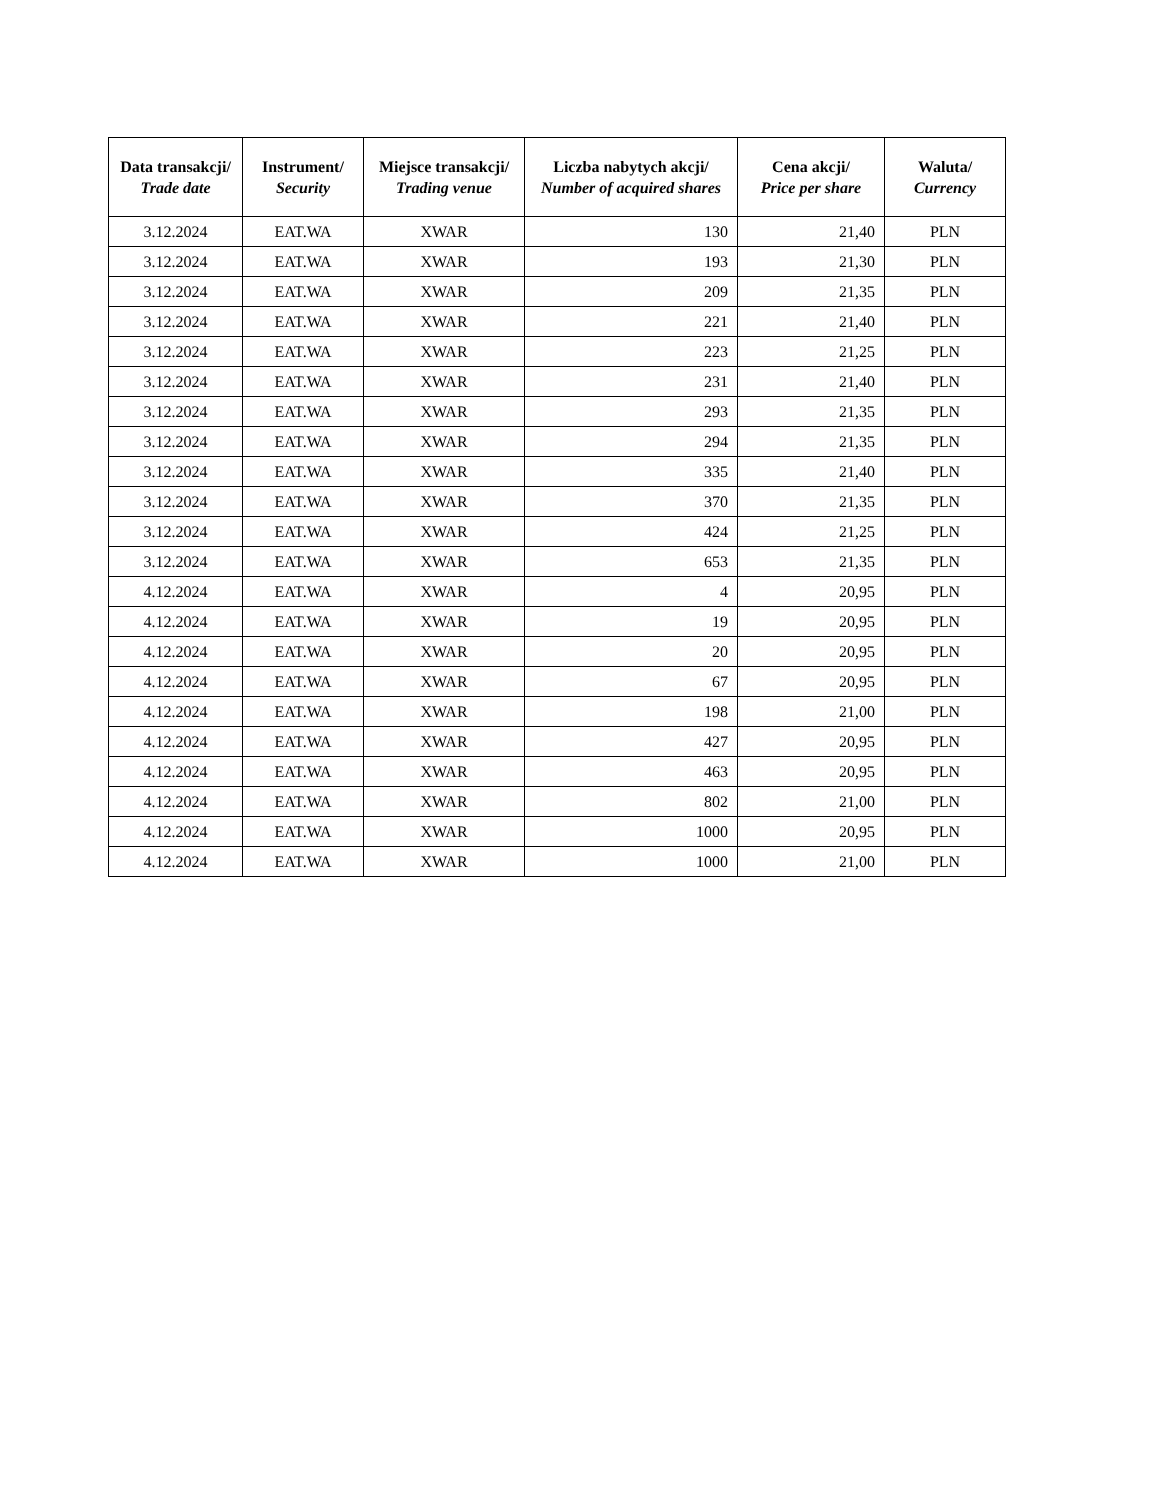| Data transakcji/ Trade date | Instrument/ Security | Miejsce transakcji/ Trading venue | Liczba nabytych akcji/ Number of acquired shares | Cena akcji/ Price per share | Waluta/ Currency |
| --- | --- | --- | --- | --- | --- |
| 3.12.2024 | EAT.WA | XWAR | 130 | 21,40 | PLN |
| 3.12.2024 | EAT.WA | XWAR | 193 | 21,30 | PLN |
| 3.12.2024 | EAT.WA | XWAR | 209 | 21,35 | PLN |
| 3.12.2024 | EAT.WA | XWAR | 221 | 21,40 | PLN |
| 3.12.2024 | EAT.WA | XWAR | 223 | 21,25 | PLN |
| 3.12.2024 | EAT.WA | XWAR | 231 | 21,40 | PLN |
| 3.12.2024 | EAT.WA | XWAR | 293 | 21,35 | PLN |
| 3.12.2024 | EAT.WA | XWAR | 294 | 21,35 | PLN |
| 3.12.2024 | EAT.WA | XWAR | 335 | 21,40 | PLN |
| 3.12.2024 | EAT.WA | XWAR | 370 | 21,35 | PLN |
| 3.12.2024 | EAT.WA | XWAR | 424 | 21,25 | PLN |
| 3.12.2024 | EAT.WA | XWAR | 653 | 21,35 | PLN |
| 4.12.2024 | EAT.WA | XWAR | 4 | 20,95 | PLN |
| 4.12.2024 | EAT.WA | XWAR | 19 | 20,95 | PLN |
| 4.12.2024 | EAT.WA | XWAR | 20 | 20,95 | PLN |
| 4.12.2024 | EAT.WA | XWAR | 67 | 20,95 | PLN |
| 4.12.2024 | EAT.WA | XWAR | 198 | 21,00 | PLN |
| 4.12.2024 | EAT.WA | XWAR | 427 | 20,95 | PLN |
| 4.12.2024 | EAT.WA | XWAR | 463 | 20,95 | PLN |
| 4.12.2024 | EAT.WA | XWAR | 802 | 21,00 | PLN |
| 4.12.2024 | EAT.WA | XWAR | 1000 | 20,95 | PLN |
| 4.12.2024 | EAT.WA | XWAR | 1000 | 21,00 | PLN |